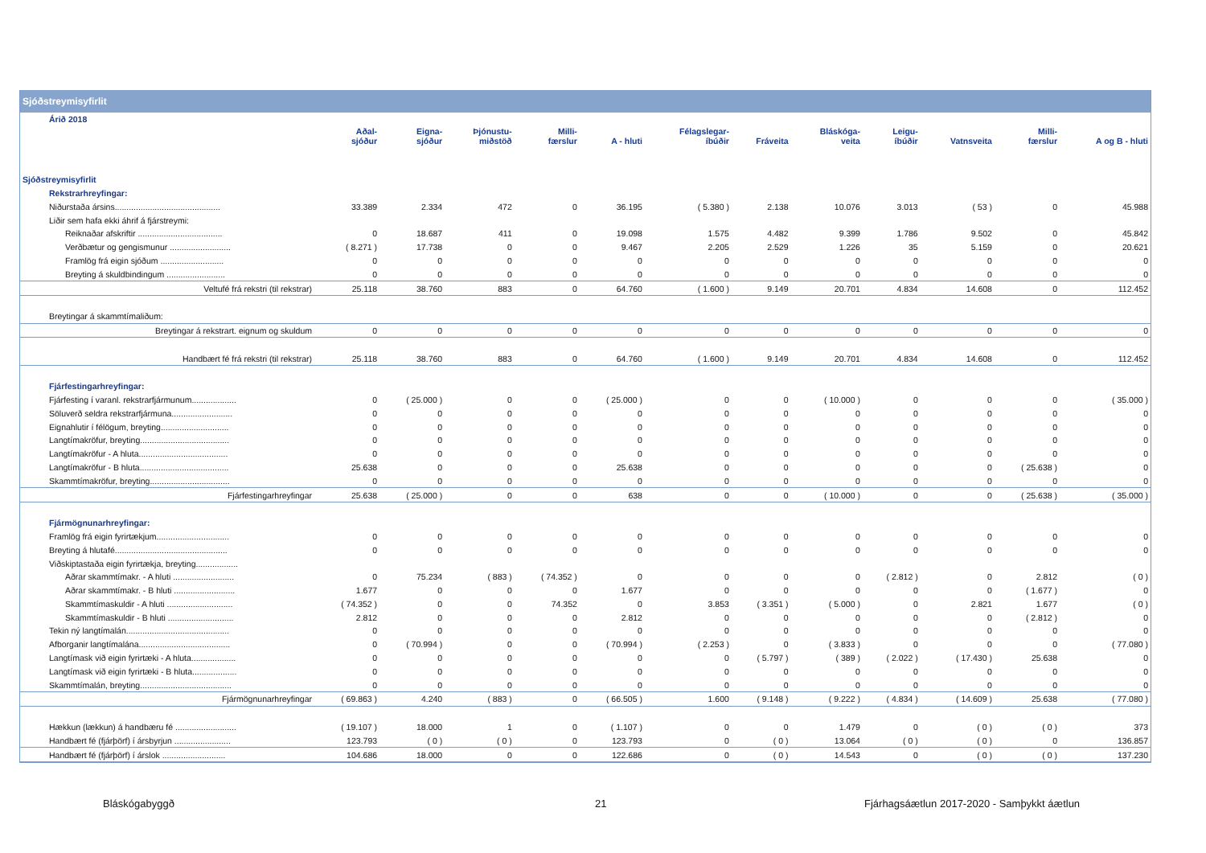Sjóðstreymisyfirlit
| Árið 2018 | | | | | | | | | | | | |
| | Aðal- sjóður | Eigna- sjóður | Þjónustu- miðstöð | Milli- færslur | A - hluti | Félagslegar- íbúðir | Fráveita | Bláskóga- veita | Leigu- íbúðir | Vatnsveita | Milli- færslur | A og B - hluti |
| Sjóðstreymisyfirlit | | | | | | | | | | | | |
| Rekstrarhreyfingar: | | | | | | | | | | | | |
| Niðurstaða ársins............................................. | 33.389 | 2.334 | 472 | 0 | 36.195 | ( 5.380 ) | 2.138 | 10.076 | 3.013 | ( 53 ) | 0 | 45.988 |
| Liðir sem hafa ekki áhrif á fjárstreymi: | | | | | | | | | | | | |
| Reiknaðar afskriftir .................................... | 0 | 18.687 | 411 | 0 | 19.098 | 1.575 | 4.482 | 9.399 | 1.786 | 9.502 | 0 | 45.842 |
| Verðbætur og gengismunur .......................... | ( 8.271 ) | 17.738 | 0 | 0 | 9.467 | 2.205 | 2.529 | 1.226 | 35 | 5.159 | 0 | 20.621 |
| Framlög frá eigin sjóðum ........................... | 0 | 0 | 0 | 0 | 0 | 0 | 0 | 0 | 0 | 0 | 0 | 0 |
| Breyting á skuldbindingum ......................... | 0 | 0 | 0 | 0 | 0 | 0 | 0 | 0 | 0 | 0 | 0 | 0 |
| Veltufé frá rekstri (til rekstrar) | 25.118 | 38.760 | 883 | 0 | 64.760 | ( 1.600 ) | 9.149 | 20.701 | 4.834 | 14.608 | 0 | 112.452 |
| Breytingar á skammtímaliðum: | | | | | | | | | | | | |
| Breytingar á rekstrart. eignum og skuldum | 0 | 0 | 0 | 0 | 0 | 0 | 0 | 0 | 0 | 0 | 0 | 0 |
| Handbært fé frá rekstri (til rekstrar) | 25.118 | 38.760 | 883 | 0 | 64.760 | ( 1.600 ) | 9.149 | 20.701 | 4.834 | 14.608 | 0 | 112.452 |
| Fjárfestingarhreyfingar: | | | | | | | | | | | | |
| Fjárfesting í varanl. rekstrarfjármunum................... | 0 | ( 25.000 ) | 0 | 0 | ( 25.000 ) | 0 | 0 | ( 10.000 ) | 0 | 0 | 0 | ( 35.000 ) |
| Söluverð seldra rekstrarfjármuna.......................... | 0 | 0 | 0 | 0 | 0 | 0 | 0 | 0 | 0 | 0 | 0 | 0 |
| Eignahlutir í félögum, breyting............................. | 0 | 0 | 0 | 0 | 0 | 0 | 0 | 0 | 0 | 0 | 0 | 0 |
| Langtímakröfur, breyting...................................... | 0 | 0 | 0 | 0 | 0 | 0 | 0 | 0 | 0 | 0 | 0 | 0 |
| Langtímakröfur - A hluta...................................... | 0 | 0 | 0 | 0 | 0 | 0 | 0 | 0 | 0 | 0 | 0 | 0 |
| Langtímakröfur - B hluta...................................... | 25.638 | 0 | 0 | 0 | 25.638 | 0 | 0 | 0 | 0 | 0 | ( 25.638 ) | 0 |
| Skammtímakröfur, breyting.................................. | 0 | 0 | 0 | 0 | 0 | 0 | 0 | 0 | 0 | 0 | 0 | 0 |
| Fjárfestingarhreyfingar | 25.638 | ( 25.000 ) | 0 | 0 | 638 | 0 | 0 | ( 10.000 ) | 0 | 0 | ( 25.638 ) | ( 35.000 ) |
| Fjármögnunarhreyfingar: | | | | | | | | | | | | |
| Framlög frá eigin fyrirtækjum............................... | 0 | 0 | 0 | 0 | 0 | 0 | 0 | 0 | 0 | 0 | 0 | 0 |
| Breyting á hlutafé................................................ | 0 | 0 | 0 | 0 | 0 | 0 | 0 | 0 | 0 | 0 | 0 | 0 |
| Viðskiptastaða eigin fyrirtækja, breyting.................. | | | | | | | | | | | | |
| Aðrar skammtímakr. - A hluti .......................... | 0 | 75.234 | ( 883 ) | ( 74.352 ) | 0 | 0 | 0 | 0 | ( 2.812 ) | 0 | 2.812 | ( 0 ) |
| Aðrar skammtímakr. - B hluti .......................... | 1.677 | 0 | 0 | 0 | 1.677 | 0 | 0 | 0 | 0 | 0 | ( 1.677 ) | 0 |
| Skammtímaskuldir - A hluti ............................ | ( 74.352 ) | 0 | 0 | 74.352 | 0 | 3.853 | ( 3.351 ) | ( 5.000 ) | 0 | 2.821 | 1.677 | ( 0 ) |
| Skammtímaskuldir - B hluti ............................ | 2.812 | 0 | 0 | 0 | 2.812 | 0 | 0 | 0 | 0 | 0 | ( 2.812 ) | 0 |
| Tekin ný langtímalán............................................ | 0 | 0 | 0 | 0 | 0 | 0 | 0 | 0 | 0 | 0 | 0 | 0 |
| Afborganir langtímalána....................................... | 0 | ( 70.994 ) | 0 | 0 | ( 70.994 ) | ( 2.253 ) | 0 | ( 3.833 ) | 0 | 0 | 0 | ( 77.080 ) |
| Langtímask við eigin fyrirtæki - A hluta................... | 0 | 0 | 0 | 0 | 0 | 0 | ( 5.797 ) | ( 389 ) | ( 2.022 ) | ( 17.430 ) | 25.638 | 0 |
| Langtímask við eigin fyrirtæki - B hluta................... | 0 | 0 | 0 | 0 | 0 | 0 | 0 | 0 | 0 | 0 | 0 | 0 |
| Skammtímalán, breyting....................................... | 0 | 0 | 0 | 0 | 0 | 0 | 0 | 0 | 0 | 0 | 0 | 0 |
| Fjármögnunarhreyfingar | ( 69.863 ) | 4.240 | ( 883 ) | 0 | ( 66.505 ) | 1.600 | ( 9.148 ) | ( 9.222 ) | ( 4.834 ) | ( 14.609 ) | 25.638 | ( 77.080 ) |
| Hækkun (lækkun) á handbæru fé .......................... | ( 19.107 ) | 18.000 | 1 | 0 | ( 1.107 ) | 0 | 0 | 1.479 | 0 | ( 0 ) | ( 0 ) | 373 |
| Handbært fé (fjárþörf) í ársbyrjun ........................ | 123.793 | ( 0 ) | ( 0 ) | 0 | 123.793 | 0 | ( 0 ) | 13.064 | ( 0 ) | ( 0 ) | 0 | 136.857 |
| Handbært fé (fjárþörf) í árslok ........................... | 104.686 | 18.000 | 0 | 0 | 122.686 | 0 | ( 0 ) | 14.543 | 0 | ( 0 ) | ( 0 ) | 137.230 |
Bláskógabyggð 21 Fjárhagsáætlun 2017-2020 - Samþykkt áætlun